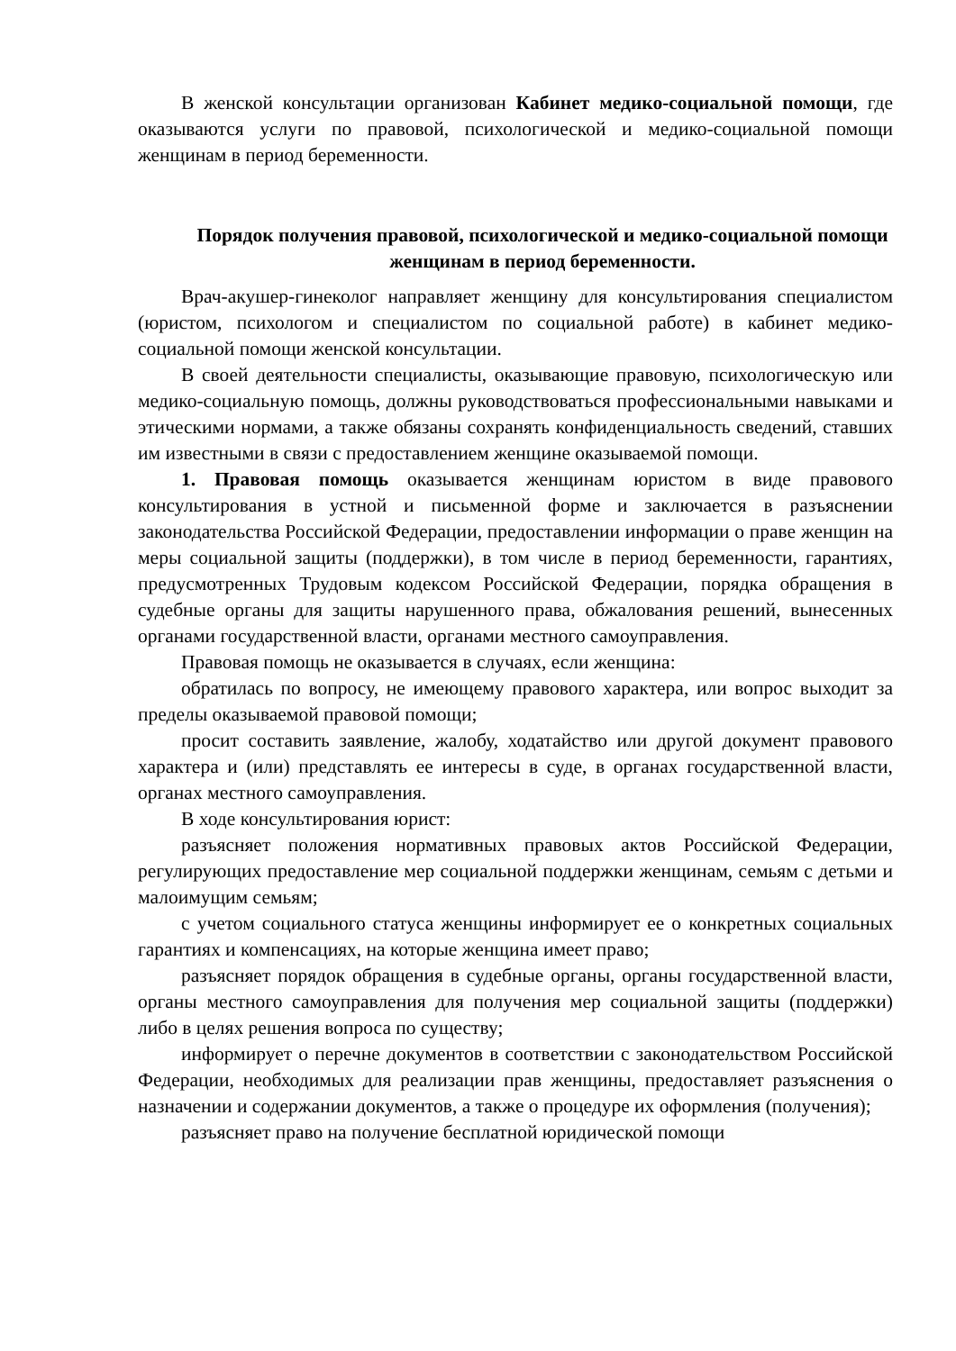В женской консультации организован Кабинет медико-социальной помощи, где оказываются услуги по правовой, психологической и медико-социальной помощи женщинам в период беременности.
Порядок получения правовой, психологической и медико-социальной помощи женщинам в период беременности.
Врач-акушер-гинеколог направляет женщину для консультирования специалистом (юристом, психологом и специалистом по социальной работе) в кабинет медико-социальной помощи женской консультации.
В своей деятельности специалисты, оказывающие правовую, психологическую или медико-социальную помощь, должны руководствоваться профессиональными навыками и этическими нормами, а также обязаны сохранять конфиденциальность сведений, ставших им известными в связи с предоставлением женщине оказываемой помощи.
1. Правовая помощь оказывается женщинам юристом в виде правового консультирования в устной и письменной форме и заключается в разъяснении законодательства Российской Федерации, предоставлении информации о праве женщин на меры социальной защиты (поддержки), в том числе в период беременности, гарантиях, предусмотренных Трудовым кодексом Российской Федерации, порядка обращения в судебные органы для защиты нарушенного права, обжалования решений, вынесенных органами государственной власти, органами местного самоуправления.
Правовая помощь не оказывается в случаях, если женщина:
обратилась по вопросу, не имеющему правового характера, или вопрос выходит за пределы оказываемой правовой помощи;
просит составить заявление, жалобу, ходатайство или другой документ правового характера и (или) представлять ее интересы в суде, в органах государственной власти, органах местного самоуправления.
В ходе консультирования юрист:
разъясняет положения нормативных правовых актов Российской Федерации, регулирующих предоставление мер социальной поддержки женщинам, семьям с детьми и малоимущим семьям;
с учетом социального статуса женщины информирует ее о конкретных социальных гарантиях и компенсациях, на которые женщина имеет право;
разъясняет порядок обращения в судебные органы, органы государственной власти, органы местного самоуправления для получения мер социальной защиты (поддержки) либо в целях решения вопроса по существу;
информирует о перечне документов в соответствии с законодательством Российской Федерации, необходимых для реализации прав женщины, предоставляет разъяснения о назначении и содержании документов, а также о процедуре их оформления (получения);
разъясняет право на получение бесплатной юридической помощи